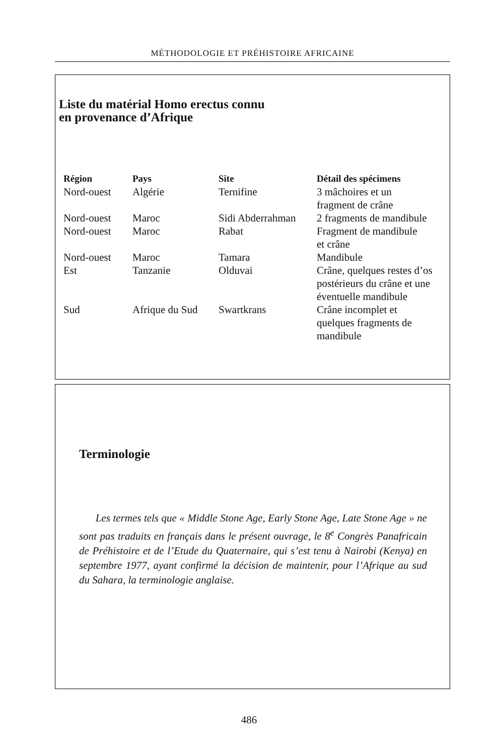MÉTHODOLOGIE ET PRÉHISTOIRE AFRICAINE
Liste du matérial Homo erectus connu
en provenance d’Afrique
| Région | Pays | Site | Détail des spécimens |
| --- | --- | --- | --- |
| Nord-ouest | Algérie | Ternifine | 3 mâchoires et un fragment de crâne |
| Nord-ouest | Maroc | Sidi Abderrahman | 2 fragments de mandibule |
| Nord-ouest | Maroc | Rabat | Fragment de mandibule et crâne |
| Nord-ouest | Maroc | Tamara | Mandibule |
| Est | Tanzanie | Olduvai | Crâne, quelques restes d’os postérieurs du crâne et une éventuelle mandibule |
| Sud | Afrique du Sud | Swartkrans | Crâne incomplet et quelques fragments de mandibule |
Terminologie
Les termes tels que « Middle Stone Age, Early Stone Age, Late Stone Age » ne sont pas traduits en français dans le présent ouvrage, le 8<sup>e</sup> Congrès Panafricain de Préhistoire et de l’Etude du Quaternaire, qui s’est tenu à Nairobi (Kenya) en septembre 1977, ayant confirmé la décision de maintenir, pour l’Afrique au sud du Sahara, la terminologie anglaise.
486